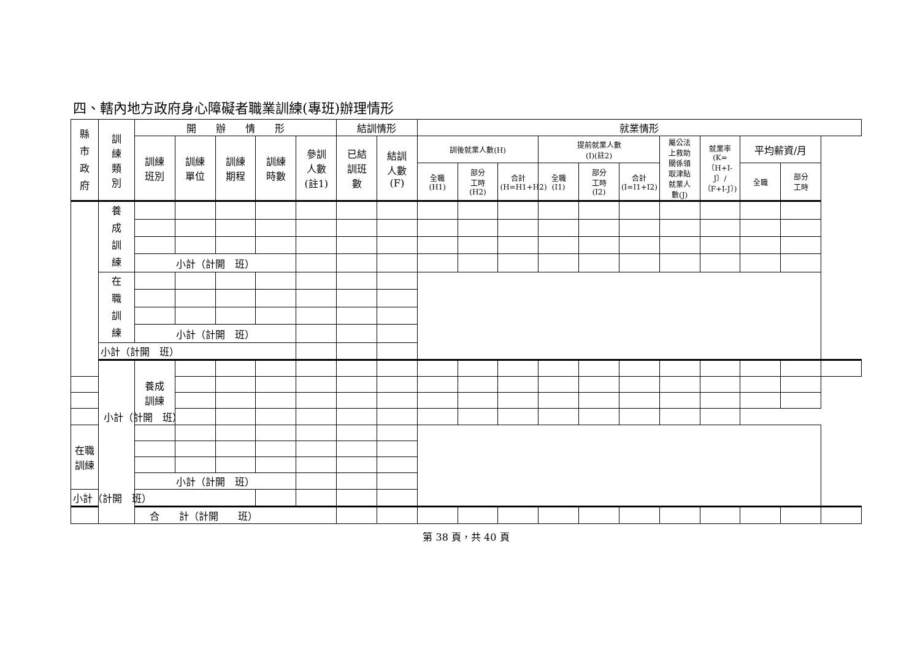四、轄內地方政府身心障礙者職業訓練(專班)辦理情形
| 縣 市 政 府 | 訓 練 類 別 | 開 辦 情 形 | | | | | 結訓情形 | | 就業情形 | | | | | | | | | | |
| --- | --- | --- | --- | --- | --- | --- | --- | --- | --- | --- | --- | --- | --- | --- | --- | --- | --- | --- | --- |
| | | 訓練 班別 | 訓練 單位 | 訓練 期程 | 訓練 時數 | 參訓 人數 (註1) | 已結 訓班 數 | 結訓 人數 (F) | 訓後就業人數(H) | | | 提前就業人數 (I)(註2) | | | 屬公法 上救助 關係領 取津貼 就業人 數(J) | 就業率 (K=〔H+I-J〕/〔F+I-J〕) | 平均薪資/月 | | |
| | | | | | | | | | 全職 (H1) | 部分 工時 (H2) | 合計 (H=H1+H2) | 全職 (I1) | 部分 工時 (I2) | 合計 (I=I1+I2) | | | 全職 | 部分 工時 | |
| | 養 成 訓 練 | | | | | | | | | | | | | | | | | | |
| | | 小計（計開 班） | | | | | | | | | | | | | | | | | |
| | 在 職 訓 練 | | | | | | | | | | | | | | | | | | |
| | | 小計（計開 班） | | | | | | | | | | | | | | | | | |
| | 小計（計開 班） | | | | | | | | | | | | | | | | | | |
| | | 養成 訓練 | | | | | | | | | | | | | | | | | |
| 小計（計開 班） | | | | | | | | | | | | | | | | | | | |
| 在職 訓練 | | | | | | | | | | | | | | | | | | | |
| | | 小計（計開 班） | | | | | | | | | | | | | | | | | |
| 小計（計開 班） | | | | | | | | | | | | | | | | | | | |
| 合 計（計開 班） | | | | | | | | | | | | | | | | | | | |
第 38 頁，共 40 頁